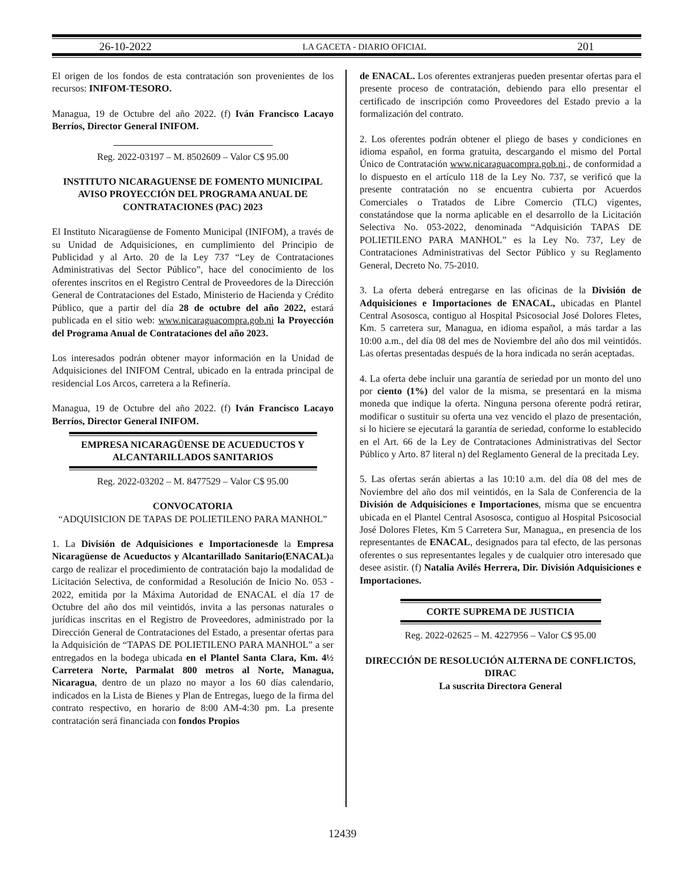26-10-2022 LA GACETA - DIARIO OFICIAL 201
El origen de los fondos de esta contratación son provenientes de los recursos: INIFOM-TESORO.
Managua, 19 de Octubre del año 2022. (f) Iván Francisco Lacayo Berríos, Director General INIFOM.
Reg. 2022-03197 – M. 8502609 – Valor C$ 95.00
INSTITUTO NICARAGUENSE DE FOMENTO MUNICIPAL
AVISO PROYECCIÓN DEL PROGRAMA ANUAL DE CONTRATACIONES (PAC) 2023
El Instituto Nicaragüense de Fomento Municipal (INIFOM), a través de su Unidad de Adquisiciones, en cumplimiento del Principio de Publicidad y al Arto. 20 de la Ley 737 “Ley de Contrataciones Administrativas del Sector Público”, hace del conocimiento de los oferentes inscritos en el Registro Central de Proveedores de la Dirección General de Contrataciones del Estado, Ministerio de Hacienda y Crédito Público, que a partir del día 28 de octubre del año 2022, estará publicada en el sitio web: www.nicaraguacompra.gob.ni la Proyección del Programa Anual de Contrataciones del año 2023.
Los interesados podrán obtener mayor información en la Unidad de Adquisiciones del INIFOM Central, ubicado en la entrada principal de residencial Los Arcos, carretera a la Refinería.
Managua, 19 de Octubre del año 2022. (f) Iván Francisco Lacayo Berríos, Director General INIFOM.
EMPRESA NICARAGÜENSE DE ACUEDUCTOS Y ALCANTARILLADOS SANITARIOS
Reg. 2022-03202 – M. 8477529 – Valor C$ 95.00
CONVOCATORIA
“ADQUISICION DE TAPAS DE POLIETILENO PARA MANHOL”
1. La División de Adquisiciones e Importacionesde la Empresa Nicaragüense de Acueductos y Alcantarillado Sanitario(ENACAL) a cargo de realizar el procedimiento de contratación bajo la modalidad de Licitación Selectiva, de conformidad a Resolución de Inicio No. 053 - 2022, emitida por la Máxima Autoridad de ENACAL el día 17 de Octubre del año dos mil veintidós, invita a las personas naturales o jurídicas inscritas en el Registro de Proveedores, administrado por la Dirección General de Contrataciones del Estado, a presentar ofertas para la Adquisición de “TAPAS DE POLIETILENO PARA MANHOL” a ser entregados en la bodega ubicada en el Plantel Santa Clara, Km. 4½ Carretera Norte, Parmalat 800 metros al Norte, Managua, Nicaragua, dentro de un plazo no mayor a los 60 días calendario, indicados en la Lista de Bienes y Plan de Entregas, luego de la firma del contrato respectivo, en horario de 8:00 AM-4:30 pm. La presente contratación será financiada con fondos Propios
de ENACAL. Los oferentes extranjeras pueden presentar ofertas para el presente proceso de contratación, debiendo para ello presentar el certificado de inscripción como Proveedores del Estado previo a la formalización del contrato.
2. Los oferentes podrán obtener el pliego de bases y condiciones en idioma español, en forma gratuita, descargando el mismo del Portal Único de Contratación www.nicaraguacompra.gob.ni., de conformidad a lo dispuesto en el artículo 118 de la Ley No. 737, se verificó que la presente contratación no se encuentra cubierta por Acuerdos Comerciales o Tratados de Libre Comercio (TLC) vigentes, constatándose que la norma aplicable en el desarrollo de la Licitación Selectiva No. 053-2022, denominada “Adquisición TAPAS DE POLIETILENO PARA MANHOL” es la Ley No. 737, Ley de Contrataciones Administrativas del Sector Público y su Reglamento General, Decreto No. 75-2010.
3. La oferta deberá entregarse en las oficinas de la División de Adquisiciones e Importaciones de ENACAL, ubicadas en Plantel Central Asososca, contiguo al Hospital Psicosocial José Dolores Fletes, Km. 5 carretera sur, Managua, en idioma español, a más tardar a las 10:00 a.m., del día 08 del mes de Noviembre del año dos mil veintidós. Las ofertas presentadas después de la hora indicada no serán aceptadas.
4. La oferta debe incluir una garantía de seriedad por un monto del uno por ciento (1%) del valor de la misma, se presentará en la misma moneda que indique la oferta. Ninguna persona oferente podrá retirar, modificar o sustituir su oferta una vez vencido el plazo de presentación, si lo hiciere se ejecutará la garantía de seriedad, conforme lo establecido en el Art. 66 de la Ley de Contrataciones Administrativas del Sector Público y Arto. 87 literal n) del Reglamento General de la precitada Ley.
5. Las ofertas serán abiertas a las 10:10 a.m. del día 08 del mes de Noviembre del año dos mil veintidós, en la Sala de Conferencia de la División de Adquisiciones e Importaciones, misma que se encuentra ubicada en el Plantel Central Asososca, contiguo al Hospital Psicosocial José Dolores Fletes, Km 5 Carretera Sur, Managua,, en presencia de los representantes de ENACAL, designados para tal efecto, de las personas oferentes o sus representantes legales y de cualquier otro interesado que desee asistir. (f) Natalia Avilés Herrera, Dir. División Adquisiciones e Importaciones.
CORTE SUPREMA DE JUSTICIA
Reg. 2022-02625 – M. 4227956 – Valor C$ 95.00
DIRECCIÓN DE RESOLUCIÓN ALTERNA DE CONFLICTOS, DIRAC
La suscrita Directora General
12439